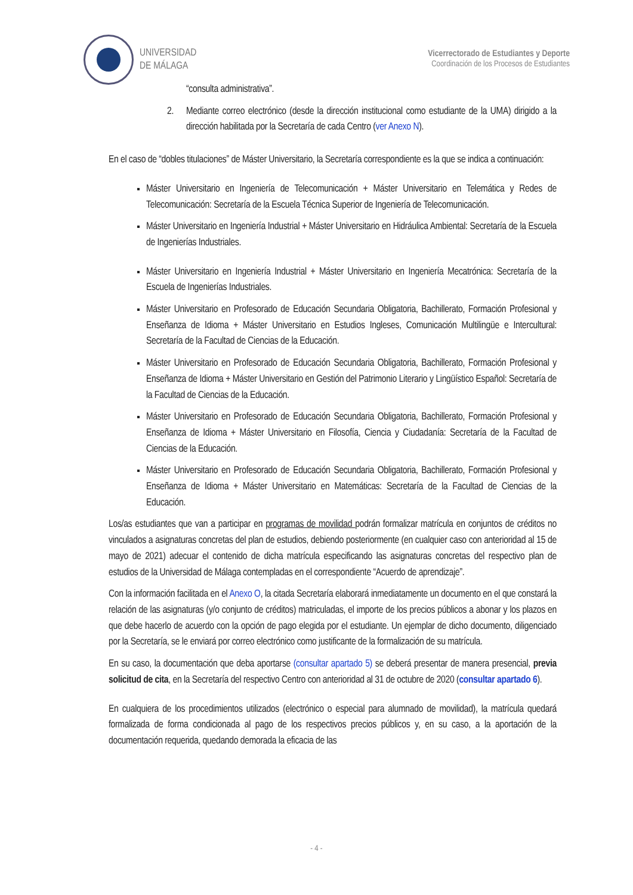UNIVERSIDAD
DE MÁLAGA
Vicerrectorado de Estudiantes y Deporte
Coordinación de los Procesos de Estudiantes
“consulta administrativa”.
2. Mediante correo electrónico (desde la dirección institucional como estudiante de la UMA) dirigido a la dirección habilitada por la Secretaría de cada Centro (ver Anexo N).
En el caso de “dobles titulaciones” de Máster Universitario, la Secretaría correspondiente es la que se indica a continuación:
Máster Universitario en Ingeniería de Telecomunicación + Máster Universitario en Telemática y Redes de Telecomunicación: Secretaría de la Escuela Técnica Superior de Ingeniería de Telecomunicación.
Máster Universitario en Ingeniería Industrial + Máster Universitario en Hidráulica Ambiental: Secretaría de la Escuela de Ingenierías Industriales.
Máster Universitario en Ingeniería Industrial + Máster Universitario en Ingeniería Mecatrónica: Secretaría de la Escuela de Ingenierías Industriales.
Máster Universitario en Profesorado de Educación Secundaria Obligatoria, Bachillerato, Formación Profesional y Enseñanza de Idioma + Máster Universitario en Estudios Ingleses, Comunicación Multilingüe e Intercultural: Secretaría de la Facultad de Ciencias de la Educación.
Máster Universitario en Profesorado de Educación Secundaria Obligatoria, Bachillerato, Formación Profesional y Enseñanza de Idioma + Máster Universitario en Gestión del Patrimonio Literario y Lingüístico Español: Secretaría de la Facultad de Ciencias de la Educación.
Máster Universitario en Profesorado de Educación Secundaria Obligatoria, Bachillerato, Formación Profesional y Enseñanza de Idioma + Máster Universitario en Filosofía, Ciencia y Ciudadanía: Secretaría de la Facultad de Ciencias de la Educación.
Máster Universitario en Profesorado de Educación Secundaria Obligatoria, Bachillerato, Formación Profesional y Enseñanza de Idioma + Máster Universitario en Matemáticas: Secretaría de la Facultad de Ciencias de la Educación.
Los/as estudiantes que van a participar en programas de movilidad podrán formalizar matrícula en conjuntos de créditos no vinculados a asignaturas concretas del plan de estudios, debiendo posteriormente (en cualquier caso con anterioridad al 15 de mayo de 2021) adecuar el contenido de dicha matrícula especificando las asignaturas concretas del respectivo plan de estudios de la Universidad de Málaga contempladas en el correspondiente “Acuerdo de aprendizaje”.
Con la información facilitada en el Anexo O, la citada Secretaría elaborará inmediatamente un documento en el que constará la relación de las asignaturas (y/o conjunto de créditos) matriculadas, el importe de los precios públicos a abonar y los plazos en que debe hacerlo de acuerdo con la opción de pago elegida por el estudiante. Un ejemplar de dicho documento, diligenciado por la Secretaría, se le enviará por correo electrónico como justificante de la formalización de su matrícula.
En su caso, la documentación que deba aportarse (consultar apartado 5) se deberá presentar de manera presencial, previa solicitud de cita, en la Secretaría del respectivo Centro con anterioridad al 31 de octubre de 2020 (consultar apartado 6).
En cualquiera de los procedimientos utilizados (electrónico o especial para alumnado de movilidad), la matrícula quedará formalizada de forma condicionada al pago de los respectivos precios públicos y, en su caso, a la aportación de la documentación requerida, quedando demorada la eficacia de las
- 4 -